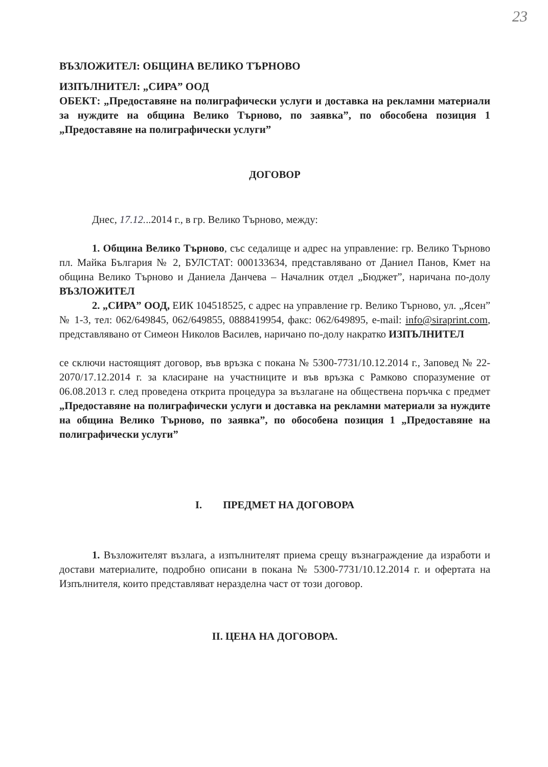23
ВЪЗЛОЖИТЕЛ: ОБЩИНА ВЕЛИКО ТЪРНОВО
ИЗПЪЛНИТЕЛ: „СИРА” ООД
ОБЕКТ: „Предоставяне на полиграфически услуги и доставка на рекламни материали за нуждите на община Велико Търново, по заявка”, по обособена позиция 1 „Предоставяне на полиграфически услуги”
ДОГОВОР
Днес, 17.12...2014 г., в гр. Велико Търново, между:
1. Община Велико Търново, със седалище и адрес на управление: гр. Велико Търново пл. Майка България № 2, БУЛСТАТ: 000133634, представлявано от Даниел Панов, Кмет на община Велико Търново и Даниела Данчева – Началник отдел „Бюджет”, наричана по-долу ВЪЗЛОЖИТЕЛ
2. „СИРА” ООД, ЕИК 104518525, с адрес на управление гр. Велико Търново, ул. „Ясен” № 1-3, тел: 062/649845, 062/649855, 0888419954, факс: 062/649895, e-mail: info@siraprint.com, представлявано от Симеон Николов Василев, наричано по-долу накратко ИЗПЪЛНИТЕЛ
се сключи настоящият договор, във връзка с покана № 5300-7731/10.12.2014 г., Заповед № 22-2070/17.12.2014 г. за класиране на участниците и във връзка с Рамково споразумение от 06.08.2013 г. след проведена открита процедура за възлагане на обществена поръчка с предмет „Предоставяне на полиграфически услуги и доставка на рекламни материали за нуждите на община Велико Търново, по заявка”, по обособена позиция 1 „Предоставяне на полиграфически услуги”
I. ПРЕДМЕТ НА ДОГОВОРА
1. Възложителят възлага, а изпълнителят приема срещу възнаграждение да изработи и достави материалите, подробно описани в покана № 5300-7731/10.12.2014 г. и офертата на Изпълнителя, които представляват неразделна част от този договор.
II. ЦЕНА НА ДОГОВОРА.